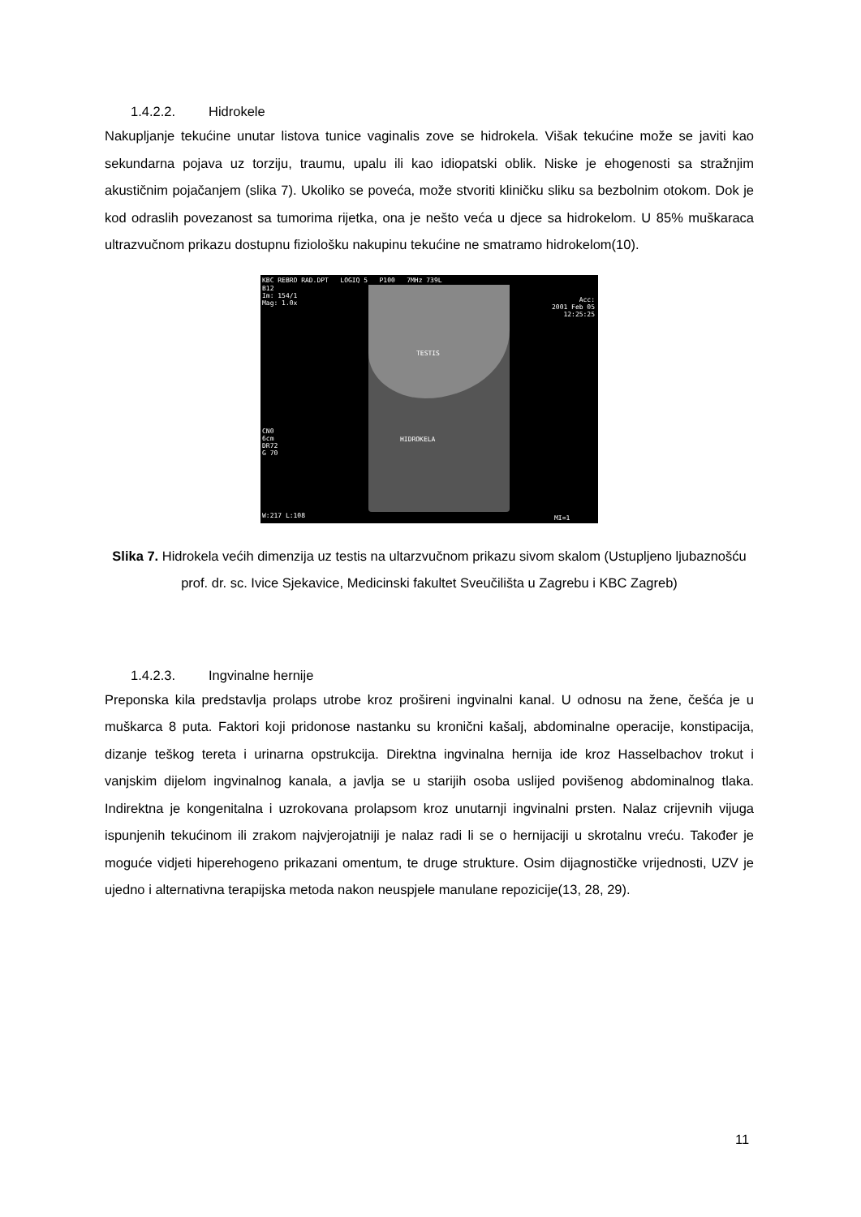1.4.2.2. Hidrokele
Nakupljanje tekućine unutar listova tunice vaginalis zove se hidrokela. Višak tekućine može se javiti kao sekundarna pojava uz torziju, traumu, upalu ili kao idiopatski oblik. Niske je ehogenosti sa stražnjim akustičnim pojačanjem (slika 7). Ukoliko se poveća, može stvoriti kliničku sliku sa bezbolnim otokom. Dok je kod odraslih povezanost sa tumorima rijetka, ona je nešto veća u djece sa hidrokelom. U 85% muškaraca ultrazvučnom prikazu dostupnu fiziološku nakupinu tekućine ne smatramo hidrokelom(10).
KBC REBRO RAD.DPT LOGIQ 5 P100 7MHz 739L
B12
Im: 154/1
Mag: 1.0x
Acc:
2001 Feb 05
12:25:25
TESTIS
CN0
6cm
DR72
G 70
HIDROKELA
W:217 L:108 MI=1
Slika 7. Hidrokela većih dimenzija uz testis na ultarzvučnom prikazu sivom skalom (Ustupljeno ljubaznošću prof. dr. sc. Ivice Sjekavice, Medicinski fakultet Sveučilišta u Zagrebu i KBC Zagreb)
1.4.2.3. Ingvinalne hernije
Preponska kila predstavlja prolaps utrobe kroz prošireni ingvinalni kanal. U odnosu na žene, češća je u muškarca 8 puta. Faktori koji pridonose nastanku su kronični kašalj, abdominalne operacije, konstipacija, dizanje teškog tereta i urinarna opstrukcija. Direktna ingvinalna hernija ide kroz Hasselbachov trokut i vanjskim dijelom ingvinalnog kanala, a javlja se u starijih osoba uslijed povišenog abdominalnog tlaka. Indirektna je kongenitalna i uzrokovana prolapsom kroz unutarnji ingvinalni prsten. Nalaz crijevnih vijuga ispunjenih tekućinom ili zrakom najvjerojatniji je nalaz radi li se o hernijaciji u skrotalnu vreću. Također je moguće vidjeti hiperehogeno prikazani omentum, te druge strukture. Osim dijagnostičke vrijednosti, UZV je ujedno i alternativna terapijska metoda nakon neuspjele manulane repozicije(13, 28, 29).
11